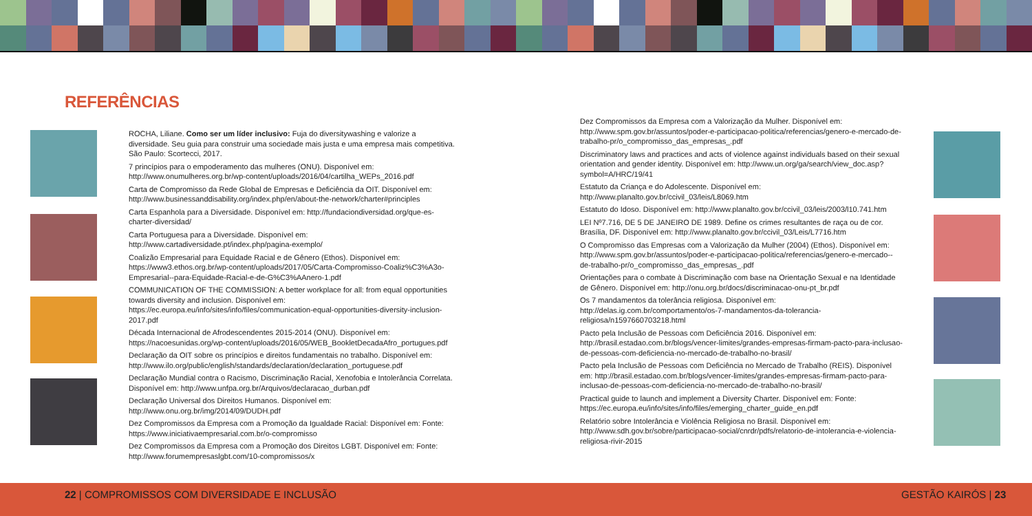REFERÊNCIAS
ROCHA, Liliane. Como ser um líder inclusivo: Fuja do diversitywashing e valorize a diversidade. Seu guia para construir uma sociedade mais justa e uma empresa mais competitiva. São Paulo: Scortecci, 2017.
7 princípios para o empoderamento das mulheres (ONU). Disponível em: http://www.onumulheres.org.br/wp-content/uploads/2016/04/cartilha_WEPs_2016.pdf
Carta de Compromisso da Rede Global de Empresas e Deficiência da OIT. Disponível em: http://www.businessanddisability.org/index.php/en/about-the-network/charter#principles
Carta Espanhola para a Diversidade. Disponível em: http://fundaciondiversidad.org/que-es-charter-diversidad/
Carta Portuguesa para a Diversidade. Disponível em: http://www.cartadiversidade.pt/index.php/pagina-exemplo/
Coalizão Empresarial para Equidade Racial e de Gênero (Ethos). Disponível em: https://www3.ethos.org.br/wp-content/uploads/2017/05/Carta-Compromisso-Coaliz%C3%A3o-Empresarial--para-Equidade-Racial-e-de-G%C3%AAnero-1.pdf
COMMUNICATION OF THE COMMISSION: A better workplace for all: from equal opportunities towards diversity and inclusion. Disponível em: https://ec.europa.eu/info/sites/info/files/communication-equal-opportunities-diversity-inclusion-2017.pdf
Década Internacional de Afrodescendentes 2015-2014 (ONU). Disponível em: https://nacoesunidas.org/wp-content/uploads/2016/05/WEB_BookletDecadaAfro_portugues.pdf
Declaração da OIT sobre os princípios e direitos fundamentais no trabalho. Disponível em: http://www.ilo.org/public/english/standards/declaration/declaration_portuguese.pdf
Declaração Mundial contra o Racismo, Discriminação Racial, Xenofobia e Intolerância Correlata. Disponível em: http://www.unfpa.org.br/Arquivos/declaracao_durban.pdf
Declaração Universal dos Direitos Humanos. Disponível em: http://www.onu.org.br/img/2014/09/DUDH.pdf
Dez Compromissos da Empresa com a Promoção da Igualdade Racial: Disponível em: Fonte: https://www.iniciativaempresarial.com.br/o-compromisso
Dez Compromissos da Empresa com a Promoção dos Direitos LGBT. Disponível em: Fonte: http://www.forumempresaslgbt.com/10-compromissos/x
Dez Compromissos da Empresa com a Valorização da Mulher. Disponível em: http://www.spm.gov.br/assuntos/poder-e-participacao-politica/referencias/genero-e-mercado-de-trabalho-pr/o_compromisso_das_empresas_.pdf
Discriminatory laws and practices and acts of violence against individuals based on their sexual orientation and gender identity. Disponível em: http://www.un.org/ga/search/view_doc.asp?symbol=A/HRC/19/41
Estatuto da Criança e do Adolescente. Disponível em: http://www.planalto.gov.br/ccivil_03/leis/L8069.htm
Estatuto do Idoso. Disponível em: http://www.planalto.gov.br/ccivil_03/leis/2003/l10.741.htm
LEI Nº7.716, DE 5 DE JANEIRO DE 1989. Define os crimes resultantes de raça ou de cor. Brasília, DF. Disponível em: http://www.planalto.gov.br/ccivil_03/Leis/L7716.htm
O Compromisso das Empresas com a Valorização da Mulher (2004) (Ethos). Disponível em: http://www.spm.gov.br/assuntos/poder-e-participacao-politica/referencias/genero-e-mercado--de-trabalho-pr/o_compromisso_das_empresas_.pdf
Orientações para o combate à Discriminação com base na Orientação Sexual e na Identidade de Gênero. Disponível em: http://onu.org.br/docs/discriminacao-onu-pt_br.pdf
Os 7 mandamentos da tolerância religiosa. Disponível em: http://delas.ig.com.br/comportamento/os-7-mandamentos-da-tolerancia-religiosa/n1597660703218.html
Pacto pela Inclusão de Pessoas com Deficiência 2016. Disponível em: http://brasil.estadao.com.br/blogs/vencer-limites/grandes-empresas-firmam-pacto-para-inclusao-de-pessoas-com-deficiencia-no-mercado-de-trabalho-no-brasil/
Pacto pela Inclusão de Pessoas com Deficiência no Mercado de Trabalho (REIS). Disponível em: http://brasil.estadao.com.br/blogs/vencer-limites/grandes-empresas-firmam-pacto-para-inclusao-de-pessoas-com-deficiencia-no-mercado-de-trabalho-no-brasil/
Practical guide to launch and implement a Diversity Charter. Disponível em: Fonte: https://ec.europa.eu/info/sites/info/files/emerging_charter_guide_en.pdf
Relatório sobre Intolerância e Violência Religiosa no Brasil. Disponível em: http://www.sdh.gov.br/sobre/participacao-social/cnrdr/pdfs/relatorio-de-intolerancia-e-violencia-religiosa-rivir-2015
22 | COMPROMISSOS COM DIVERSIDADE E INCLUSÃO GESTÃO KAIRÓS | 23